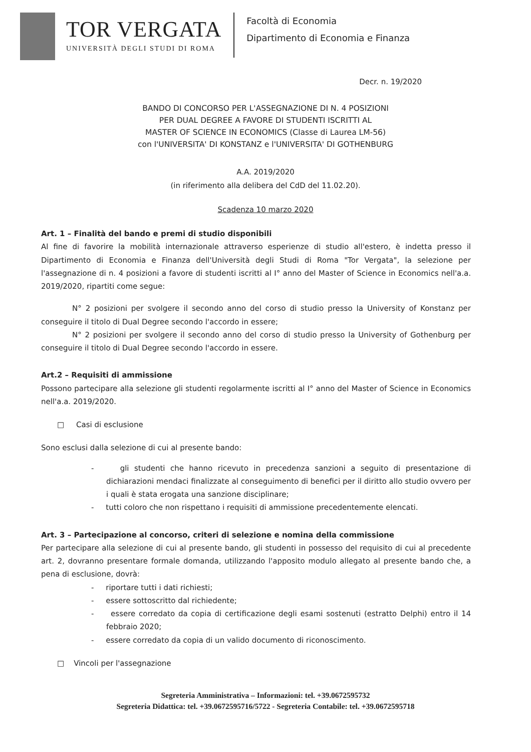TOR VERGATA
UNIVERSITÀ DEGLI STUDI DI ROMA
Facoltà di Economia
Dipartimento di Economia e Finanza
Decr. n. 19/2020
BANDO DI CONCORSO PER L'ASSEGNAZIONE DI N. 4 POSIZIONI
PER DUAL DEGREE A FAVORE DI STUDENTI ISCRITTI AL
MASTER OF SCIENCE IN ECONOMICS (Classe di Laurea LM-56)
con l'UNIVERSITA' DI KONSTANZ e l'UNIVERSITA' DI GOTHENBURG
A.A. 2019/2020
(in riferimento alla delibera del CdD del 11.02.20).
Scadenza 10 marzo 2020
Art. 1 – Finalità del bando e premi di studio disponibili
Al fine di favorire la mobilità internazionale attraverso esperienze di studio all'estero, è indetta presso il Dipartimento di Economia e Finanza dell'Università degli Studi di Roma "Tor Vergata", la selezione per l'assegnazione di n. 4 posizioni a favore di studenti iscritti al I° anno del Master of Science in Economics nell'a.a. 2019/2020, ripartiti come segue:
N° 2 posizioni per svolgere il secondo anno del corso di studio presso la University of Konstanz per conseguire il titolo di Dual Degree secondo l'accordo in essere;
N° 2 posizioni per svolgere il secondo anno del corso di studio presso la University of Gothenburg per conseguire il titolo di Dual Degree secondo l'accordo in essere.
Art.2 – Requisiti di ammissione
Possono partecipare alla selezione gli studenti regolarmente iscritti al I° anno del Master of Science in Economics nell'a.a. 2019/2020.
□ Casi di esclusione
Sono esclusi dalla selezione di cui al presente bando:
- gli studenti che hanno ricevuto in precedenza sanzioni a seguito di presentazione di dichiarazioni mendaci finalizzate al conseguimento di benefici per il diritto allo studio ovvero per i quali è stata erogata una sanzione disciplinare;
- tutti coloro che non rispettano i requisiti di ammissione precedentemente elencati.
Art. 3 – Partecipazione al concorso, criteri di selezione e nomina della commissione
Per partecipare alla selezione di cui al presente bando, gli studenti in possesso del requisito di cui al precedente art. 2, dovranno presentare formale domanda, utilizzando l'apposito modulo allegato al presente bando che, a pena di esclusione, dovrà:
- riportare tutti i dati richiesti;
- essere sottoscritto dal richiedente;
- essere corredato da copia di certificazione degli esami sostenuti (estratto Delphi) entro il 14 febbraio 2020;
- essere corredato da copia di un valido documento di riconoscimento.
□ Vincoli per l'assegnazione
Segreteria Amministrativa – Informazioni: tel. +39.0672595732
Segreteria Didattica: tel. +39.0672595716/5722 - Segreteria Contabile: tel. +39.0672595718